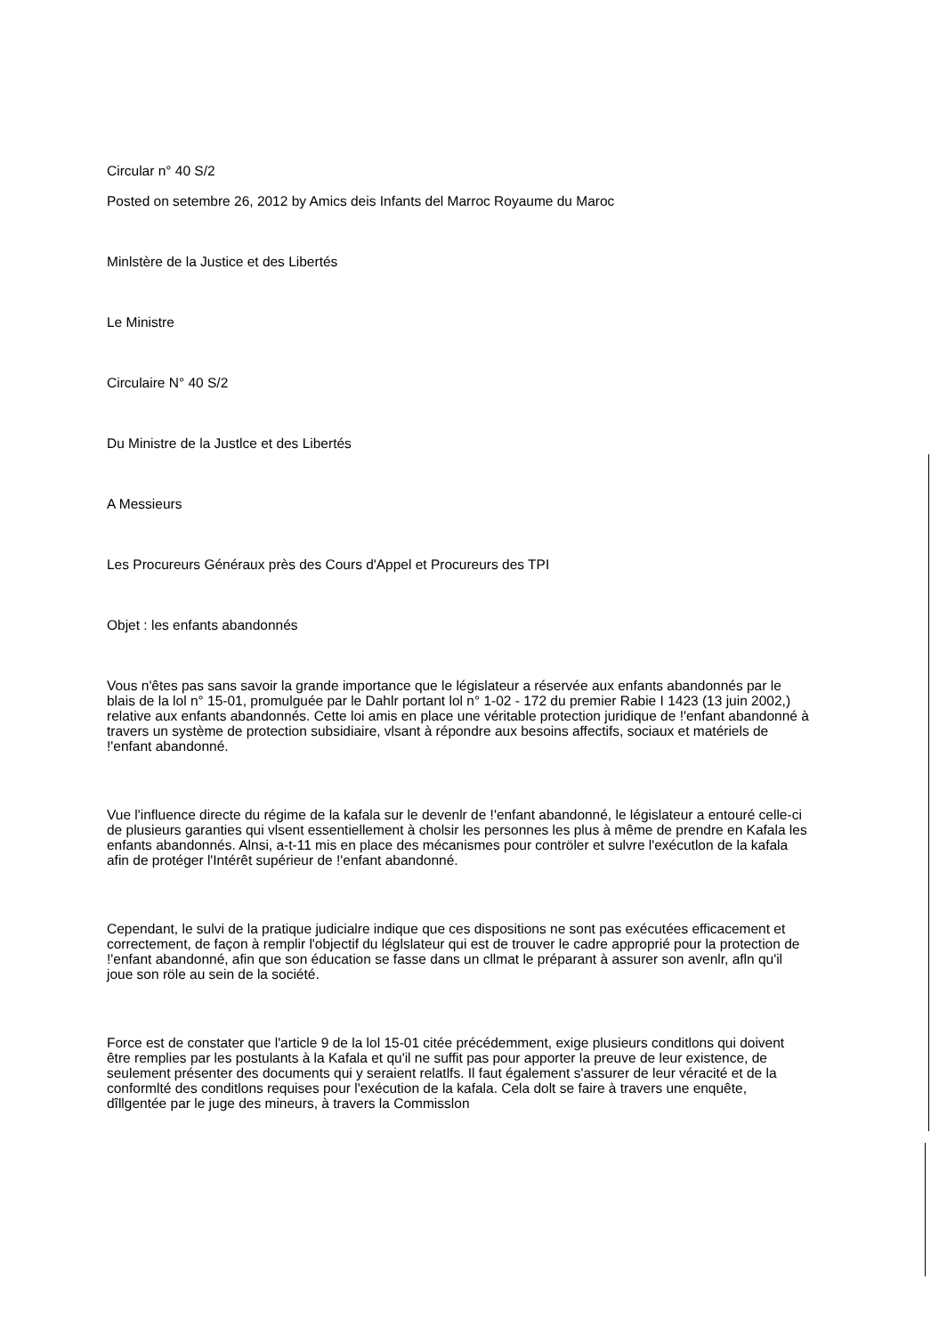Circular n° 40 S/2
Posted on setembre 26, 2012 by Amics deis Infants del Marroc Royaume du Maroc
Minlstère de la Justice et des Libertés
Le Ministre
Circulaire N° 40 S/2
Du Ministre de la Justlce et des Libertés
A Messieurs
Les Procureurs Généraux près des Cours d'Appel et Procureurs des TPI
Objet : les enfants abandonnés
Vous n'êtes pas sans savoir la grande importance que le législateur a réservée aux enfants abandonnés par le blais de la lol n° 15-01, promulguée par le Dahlr portant lol n° 1-02 - 172 du premier Rabie I 1423 (13 juin 2002,) relative aux enfants abandonnés. Cette loi amis en place une véritable protection juridique de !'enfant abandonné à travers un système de protection subsidiaire, vlsant à répondre aux besoins affectifs, sociaux et matériels de !'enfant abandonné.
Vue l'influence directe du régime de la kafala sur le devenlr de !'enfant abandonné, le législateur a entouré celle-ci de plusieurs garanties qui vlsent essentiellement à cholsir les personnes les plus à même de prendre en Kafala les enfants abandonnés. Alnsi, a-t-11 mis en place des mécanismes pour contröler et sulvre l'exécutlon de la kafala afin de protéger l'Intérêt supérieur de !'enfant abandonné.
Cependant, le sulvi de la pratique judicialre indique que ces dispositions ne sont pas exécutées efficacement et correctement, de façon à remplir l'objectif du léglslateur qui est de trouver le cadre approprié pour la protection de !'enfant abandonné, afin que son éducation se fasse dans un cllmat le préparant à assurer son avenlr, afln qu'il joue son röle au sein de la société.
Force est de constater que l'article 9 de la lol 15-01 citée précédemment, exige plusieurs conditlons qui doivent être remplies par les postulants à la Kafala et qu'il ne suffit pas pour apporter la preuve de leur existence, de seulement présenter des documents qui y seraient relatlfs. Il faut également s'assurer de leur véracité et de la conformlté des conditlons requises pour l'exécution de la kafala. Cela dolt se faire à travers une enquête, dîllgentée par le juge des mineurs, à travers la Commisslon